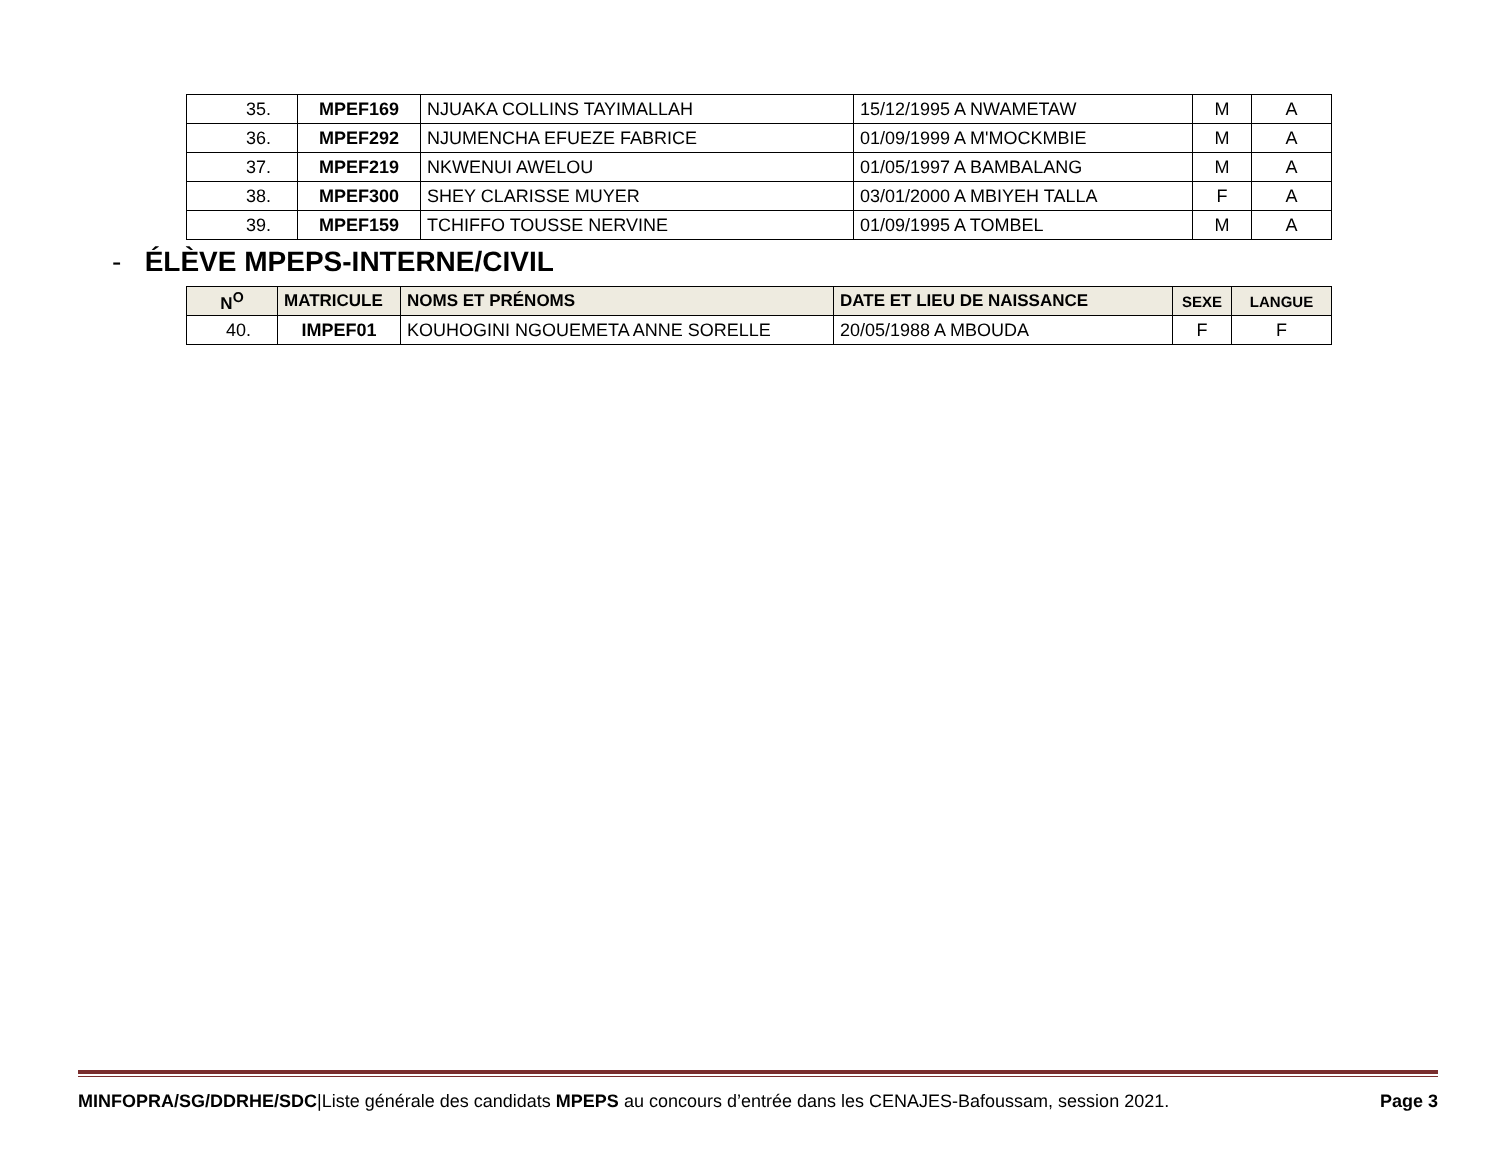| 35. | MPEF169 | NJUAKA COLLINS TAYIMALLAH | 15/12/1995 A NWAMETAW | M | A |
| 36. | MPEF292 | NJUMENCHA EFUEZE FABRICE | 01/09/1999 A M'MOCKMBIE | M | A |
| 37. | MPEF219 | NKWENUI AWELOU | 01/05/1997 A BAMBALANG | M | A |
| 38. | MPEF300 | SHEY CLARISSE MUYER | 03/01/2000 A MBIYEH TALLA | F | A |
| 39. | MPEF159 | TCHIFFO TOUSSE NERVINE | 01/09/1995 A TOMBEL | M | A |
- ÉLÈVE MPEPS-INTERNE/CIVIL
| N<sup>O</sup> | MATRICULE | NOMS ET PRÉNOMS | DATE ET LIEU DE NAISSANCE | SEXE | LANGUE |
| --- | --- | --- | --- | --- | --- |
| 40. | IMPEF01 | KOUHOGINI NGOUEMETA ANNE SORELLE | 20/05/1988 A MBOUDA | F | F |
MINFOPRA/SG/DDRHE/SDC|Liste générale des candidats MPEPS au concours d’entrée dans les CENAJES-Bafoussam, session 2021. Page 3